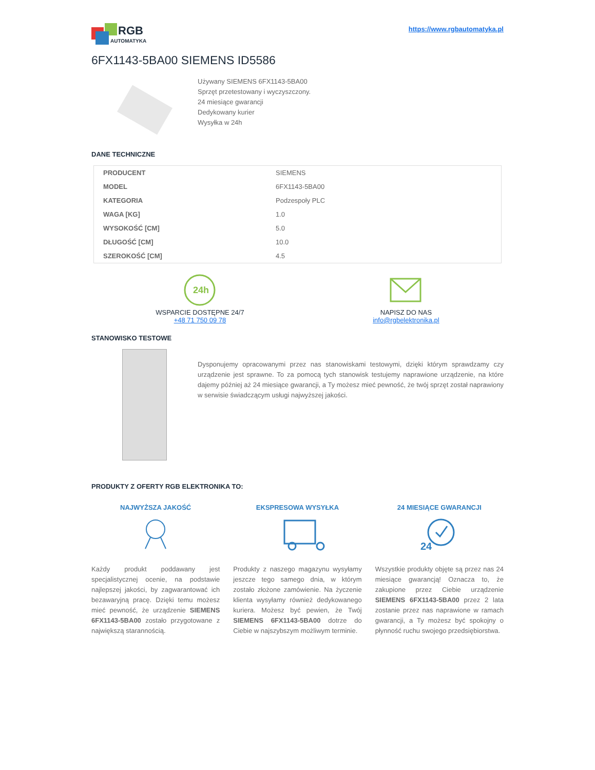RGB
AUTOMATYKA
https://www.rgbautomatyka.pl
6FX1143-5BA00 SIEMENS ID5586
Używany SIEMENS 6FX1143-5BA00
Sprzęt przetestowany i wyczyszczony.
24 miesiące gwarancji
Dedykowany kurier
Wysyłka w 24h
DANE TECHNICZNE
| PRODUCENT | SIEMENS |
| MODEL | 6FX1143-5BA00 |
| KATEGORIA | Podzespoły PLC |
| WAGA [KG] | 1.0 |
| WYSOKOŚĆ [CM] | 5.0 |
| DŁUGOŚĆ [CM] | 10.0 |
| SZEROKOŚĆ [CM] | 4.5 |
24h
WSPARCIE DOSTĘPNE 24/7
+48 71 750 09 78
NAPISZ DO NAS
info@rgbelektronika.pl
STANOWISKO TESTOWE
Dysponujemy opracowanymi przez nas stanowiskami testowymi, dzięki którym sprawdzamy czy urządzenie jest sprawne. To za pomocą tych stanowisk testujemy naprawione urządzenie, na które dajemy później aż 24 miesiące gwarancji, a Ty możesz mieć pewność, że twój sprzęt został naprawiony w serwisie świadczącym usługi najwyższej jakości.
PRODUKTY Z OFERTY RGB ELEKTRONIKA TO:
NAJWYŻSZA JAKOŚĆ
Każdy produkt poddawany jest specjalistycznej ocenie, na podstawie najlepszej jakości, by zagwarantować ich bezawaryjną pracę. Dzięki temu możesz mieć pewność, że urządzenie SIEMENS 6FX1143-5BA00 zostało przygotowane z największą starannością.
EKSPRESOWA WYSYŁKA
Produkty z naszego magazynu wysyłamy jeszcze tego samego dnia, w którym zostało złożone zamówienie. Na życzenie klienta wysyłamy również dedykowanego kuriera. Możesz być pewien, że Twój SIEMENS 6FX1143-5BA00 dotrze do Ciebie w najszybszym możliwym terminie.
24 MIESIĄCE GWARANCJI
24
Wszystkie produkty objęte są przez nas 24 miesiące gwarancją! Oznacza to, że zakupione przez Ciebie urządzenie SIEMENS 6FX1143-5BA00 przez 2 lata zostanie przez nas naprawione w ramach gwarancji, a Ty możesz być spokojny o płynność ruchu swojego przedsiębiorstwa.